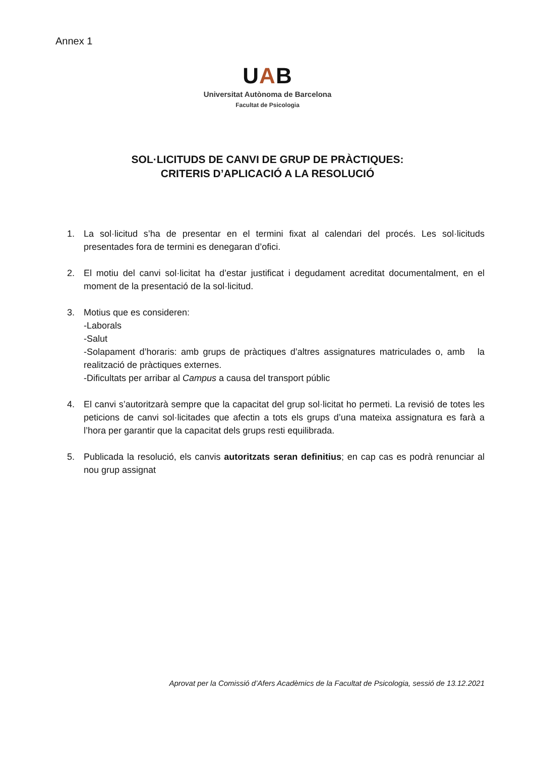Annex 1
UAB
Universitat Autònoma de Barcelona
Facultat de Psicologia
SOL·LICITUDS DE CANVI DE GRUP DE PRÀCTIQUES:
CRITERIS D’APLICACIÓ A LA RESOLUCIÓ
1. La sol·licitud s’ha de presentar en el termini fixat al calendari del procés. Les sol·licituds presentades fora de termini es denegaran d’ofici.
2. El motiu del canvi sol·licitat ha d’estar justificat i degudament acreditat documentalment, en el moment de la presentació de la sol·licitud.
3. Motius que es consideren:
-Laborals
-Salut
-Solapament d’horaris: amb grups de pràctiques d’altres assignatures matriculades o, amb la realització de pràctiques externes.
-Dificultats per arribar al Campus a causa del transport públic
4. El canvi s’autoritzarà sempre que la capacitat del grup sol·licitat ho permeti. La revisió de totes les peticions de canvi sol·licitades que afectin a tots els grups d’una mateixa assignatura es farà a l’hora per garantir que la capacitat dels grups resti equilibrada.
5. Publicada la resolució, els canvis autoritzats seran definitius; en cap cas es podrà renunciar al nou grup assignat
Aprovat per la Comissió d’Afers Acadèmics de la Facultat de Psicologia, sessió de 13.12.2021